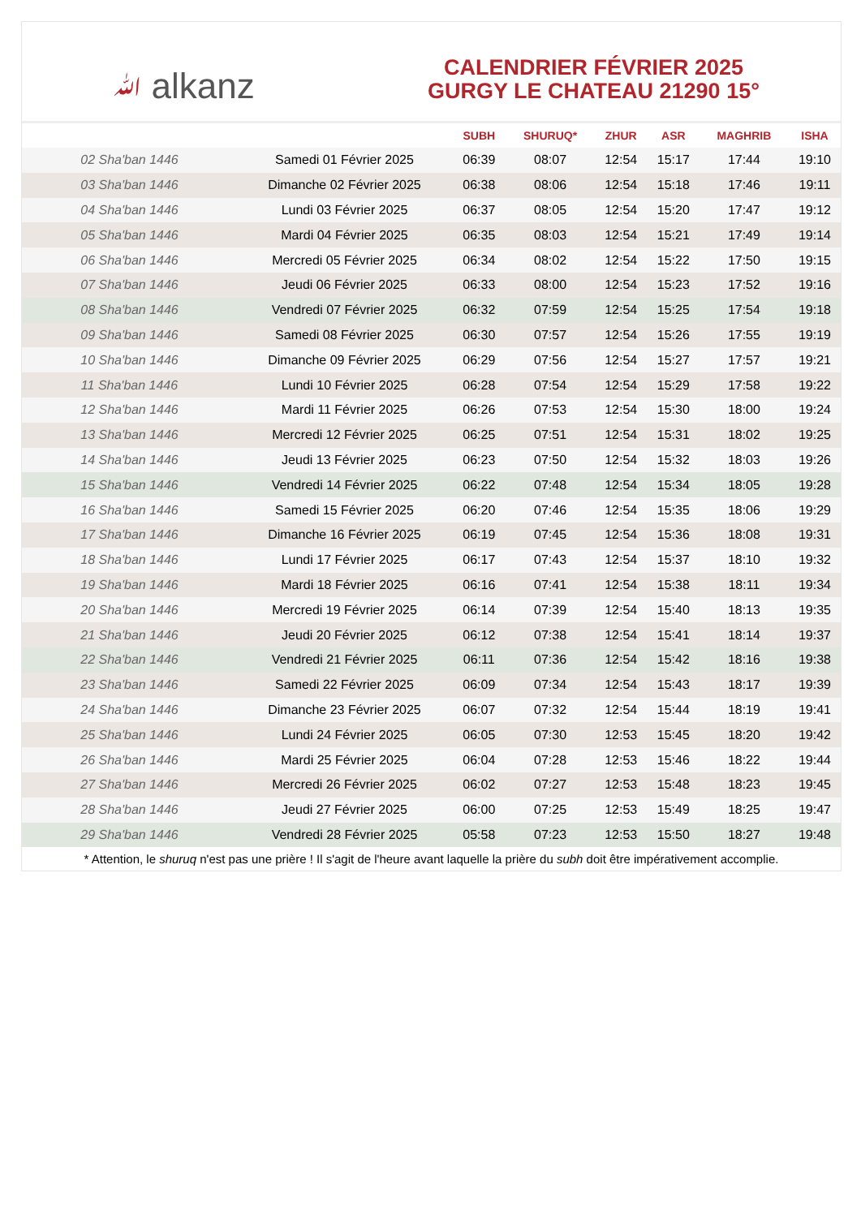ﷲ alkanz
CALENDRIER FÉVRIER 2025
GURGY LE CHATEAU 21290 15°
| | | SUBH | SHURUQ* | ZHUR | ASR | MAGHRIB | ISHA |
| --- | --- | --- | --- | --- | --- | --- | --- |
| 02 Sha'ban 1446 | Samedi 01 Février 2025 | 06:39 | 08:07 | 12:54 | 15:17 | 17:44 | 19:10 |
| 03 Sha'ban 1446 | Dimanche 02 Février 2025 | 06:38 | 08:06 | 12:54 | 15:18 | 17:46 | 19:11 |
| 04 Sha'ban 1446 | Lundi 03 Février 2025 | 06:37 | 08:05 | 12:54 | 15:20 | 17:47 | 19:12 |
| 05 Sha'ban 1446 | Mardi 04 Février 2025 | 06:35 | 08:03 | 12:54 | 15:21 | 17:49 | 19:14 |
| 06 Sha'ban 1446 | Mercredi 05 Février 2025 | 06:34 | 08:02 | 12:54 | 15:22 | 17:50 | 19:15 |
| 07 Sha'ban 1446 | Jeudi 06 Février 2025 | 06:33 | 08:00 | 12:54 | 15:23 | 17:52 | 19:16 |
| 08 Sha'ban 1446 | Vendredi 07 Février 2025 | 06:32 | 07:59 | 12:54 | 15:25 | 17:54 | 19:18 |
| 09 Sha'ban 1446 | Samedi 08 Février 2025 | 06:30 | 07:57 | 12:54 | 15:26 | 17:55 | 19:19 |
| 10 Sha'ban 1446 | Dimanche 09 Février 2025 | 06:29 | 07:56 | 12:54 | 15:27 | 17:57 | 19:21 |
| 11 Sha'ban 1446 | Lundi 10 Février 2025 | 06:28 | 07:54 | 12:54 | 15:29 | 17:58 | 19:22 |
| 12 Sha'ban 1446 | Mardi 11 Février 2025 | 06:26 | 07:53 | 12:54 | 15:30 | 18:00 | 19:24 |
| 13 Sha'ban 1446 | Mercredi 12 Février 2025 | 06:25 | 07:51 | 12:54 | 15:31 | 18:02 | 19:25 |
| 14 Sha'ban 1446 | Jeudi 13 Février 2025 | 06:23 | 07:50 | 12:54 | 15:32 | 18:03 | 19:26 |
| 15 Sha'ban 1446 | Vendredi 14 Février 2025 | 06:22 | 07:48 | 12:54 | 15:34 | 18:05 | 19:28 |
| 16 Sha'ban 1446 | Samedi 15 Février 2025 | 06:20 | 07:46 | 12:54 | 15:35 | 18:06 | 19:29 |
| 17 Sha'ban 1446 | Dimanche 16 Février 2025 | 06:19 | 07:45 | 12:54 | 15:36 | 18:08 | 19:31 |
| 18 Sha'ban 1446 | Lundi 17 Février 2025 | 06:17 | 07:43 | 12:54 | 15:37 | 18:10 | 19:32 |
| 19 Sha'ban 1446 | Mardi 18 Février 2025 | 06:16 | 07:41 | 12:54 | 15:38 | 18:11 | 19:34 |
| 20 Sha'ban 1446 | Mercredi 19 Février 2025 | 06:14 | 07:39 | 12:54 | 15:40 | 18:13 | 19:35 |
| 21 Sha'ban 1446 | Jeudi 20 Février 2025 | 06:12 | 07:38 | 12:54 | 15:41 | 18:14 | 19:37 |
| 22 Sha'ban 1446 | Vendredi 21 Février 2025 | 06:11 | 07:36 | 12:54 | 15:42 | 18:16 | 19:38 |
| 23 Sha'ban 1446 | Samedi 22 Février 2025 | 06:09 | 07:34 | 12:54 | 15:43 | 18:17 | 19:39 |
| 24 Sha'ban 1446 | Dimanche 23 Février 2025 | 06:07 | 07:32 | 12:54 | 15:44 | 18:19 | 19:41 |
| 25 Sha'ban 1446 | Lundi 24 Février 2025 | 06:05 | 07:30 | 12:53 | 15:45 | 18:20 | 19:42 |
| 26 Sha'ban 1446 | Mardi 25 Février 2025 | 06:04 | 07:28 | 12:53 | 15:46 | 18:22 | 19:44 |
| 27 Sha'ban 1446 | Mercredi 26 Février 2025 | 06:02 | 07:27 | 12:53 | 15:48 | 18:23 | 19:45 |
| 28 Sha'ban 1446 | Jeudi 27 Février 2025 | 06:00 | 07:25 | 12:53 | 15:49 | 18:25 | 19:47 |
| 29 Sha'ban 1446 | Vendredi 28 Février 2025 | 05:58 | 07:23 | 12:53 | 15:50 | 18:27 | 19:48 |
* Attention, le shuruq n'est pas une prière ! Il s'agit de l'heure avant laquelle la prière du subh doit être impérativement accomplie.